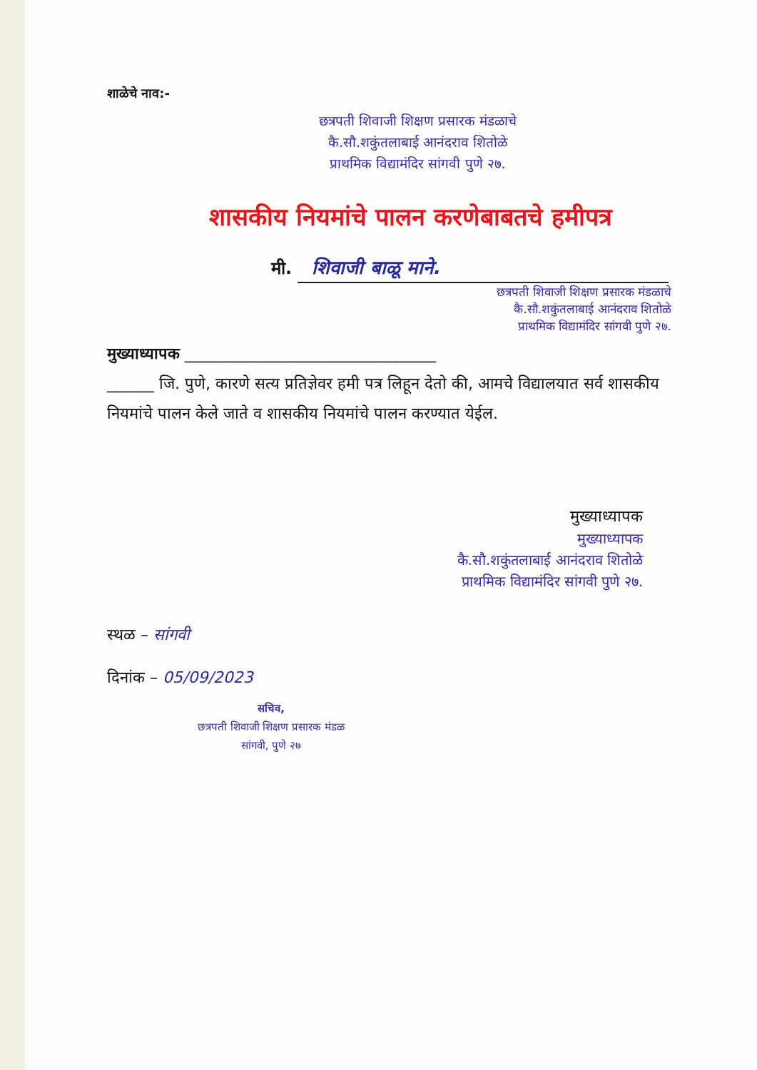शाळेचे नाव:-
छत्रपती शिवाजी शिक्षण प्रसारक मंडळाचे
कै.सौ.शकुंतलाबाई आनंदराव शितोळे
प्राथमिक विद्यामंदिर सांगवी पुणे २७.
शासकीय नियमांचे पालन करणेबाबतचे हमीपत्र
मी. शिवाजी बाळू माने.
छत्रपती शिवाजी शिक्षण प्रसारक मंडळाचे
कै.सौ.शकुंतलाबाई आनंदराव शितोळे
प्राथमिक विद्यामंदिर सांगवी पुणे २७.
मुख्याध्यापक ________________________________
______ जि. पुणे, कारणे सत्य प्रतिज्ञेवर हमी पत्र लिहून देतो की, आमचे विद्यालयात सर्व शासकीय नियमांचे पालन केले जाते व शासकीय नियमांचे पालन करण्यात येईल.
मुख्याध्यापक
मुख्याध्यापक
कै.सौ.शकुंतलाबाई आनंदराव शितोळे
प्राथमिक विद्यामंदिर सांगवी पुणे २७.
स्थळ – सांगवी
दिनांक – 05/09/2023
सचिव,
छत्रपती शिवाजी शिक्षण प्रसारक मंडळ
सांगवी, पुणे २७